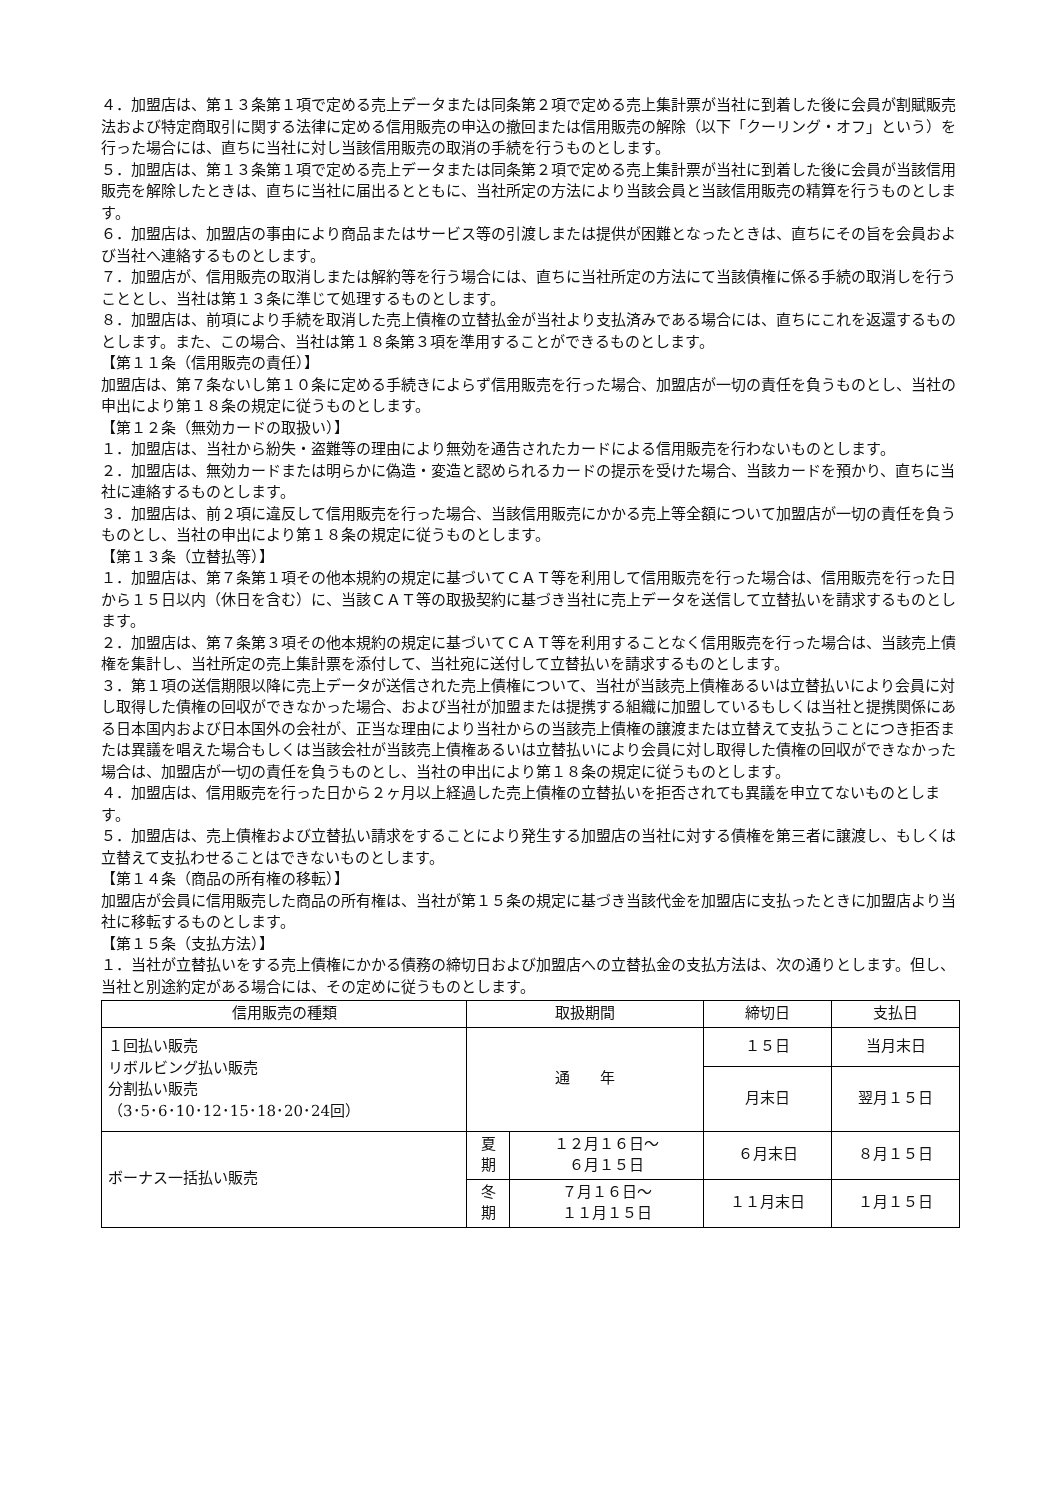４．加盟店は、第１３条第１項で定める売上データまたは同条第２項で定める売上集計票が当社に到着した後に会員が割賦販売法および特定商取引に関する法律に定める信用販売の申込の撤回または信用販売の解除（以下「クーリング・オフ」という）を行った場合には、直ちに当社に対し当該信用販売の取消の手続を行うものとします。
５．加盟店は、第１３条第１項で定める売上データまたは同条第２項で定める売上集計票が当社に到着した後に会員が当該信用販売を解除したときは、直ちに当社に届出るとともに、当社所定の方法により当該会員と当該信用販売の精算を行うものとします。
６．加盟店は、加盟店の事由により商品またはサービス等の引渡しまたは提供が困難となったときは、直ちにその旨を会員および当社へ連絡するものとします。
７．加盟店が、信用販売の取消しまたは解約等を行う場合には、直ちに当社所定の方法にて当該債権に係る手続の取消しを行うこととし、当社は第１３条に準じて処理するものとします。
８．加盟店は、前項により手続を取消した売上債権の立替払金が当社より支払済みである場合には、直ちにこれを返還するものとします。また、この場合、当社は第１８条第３項を準用することができるものとします。
【第１１条（信用販売の責任）】
加盟店は、第７条ないし第１０条に定める手続きによらず信用販売を行った場合、加盟店が一切の責任を負うものとし、当社の申出により第１８条の規定に従うものとします。
【第１２条（無効カードの取扱い）】
１．加盟店は、当社から紛失・盗難等の理由により無効を通告されたカードによる信用販売を行わないものとします。
２．加盟店は、無効カードまたは明らかに偽造・変造と認められるカードの提示を受けた場合、当該カードを預かり、直ちに当社に連絡するものとします。
３．加盟店は、前２項に違反して信用販売を行った場合、当該信用販売にかかる売上等全額について加盟店が一切の責任を負うものとし、当社の申出により第１８条の規定に従うものとします。
【第１３条（立替払等）】
１．加盟店は、第７条第１項その他本規約の規定に基づいてＣＡＴ等を利用して信用販売を行った場合は、信用販売を行った日から１５日以内（休日を含む）に、当該ＣＡＴ等の取扱契約に基づき当社に売上データを送信して立替払いを請求するものとします。
２．加盟店は、第７条第３項その他本規約の規定に基づいてＣＡＴ等を利用することなく信用販売を行った場合は、当該売上債権を集計し、当社所定の売上集計票を添付して、当社宛に送付して立替払いを請求するものとします。
３．第１項の送信期限以降に売上データが送信された売上債権について、当社が当該売上債権あるいは立替払いにより会員に対し取得した債権の回収ができなかった場合、および当社が加盟または提携する組織に加盟しているもしくは当社と提携関係にある日本国内および日本国外の会社が、正当な理由により当社からの当該売上債権の譲渡または立替えて支払うことにつき拒否または異議を唱えた場合もしくは当該会社が当該売上債権あるいは立替払いにより会員に対し取得した債権の回収ができなかった場合は、加盟店が一切の責任を負うものとし、当社の申出により第１８条の規定に従うものとします。
４．加盟店は、信用販売を行った日から２ヶ月以上経過した売上債権の立替払いを拒否されても異議を申立てないものとします。
５．加盟店は、売上債権および立替払い請求をすることにより発生する加盟店の当社に対する債権を第三者に譲渡し、もしくは立替えて支払わせることはできないものとします。
【第１４条（商品の所有権の移転）】
加盟店が会員に信用販売した商品の所有権は、当社が第１５条の規定に基づき当該代金を加盟店に支払ったときに加盟店より当社に移転するものとします。
【第１５条（支払方法）】
１．当社が立替払いをする売上債権にかかる債務の締切日および加盟店への立替払金の支払方法は、次の通りとします。但し、当社と別途約定がある場合には、その定めに従うものとします。
| 信用販売の種類 | 取扱期間 | | 締切日 | 支払日 |
| --- | --- | --- | --- | --- |
| １回払い販売 リボルビング払い販売 分割払い販売 （3･5･6･10･12･15･18･20･24回） | 通 年 | | １５日 | 当月末日 |
| | | | 月末日 | 翌月１５日 |
| ボーナス一括払い販売 | 夏 期 | １２月１６日～ ６月１５日 | ６月末日 | ８月１５日 |
| | 冬 期 | ７月１６日～ １１月１５日 | １１月末日 | １月１５日 |